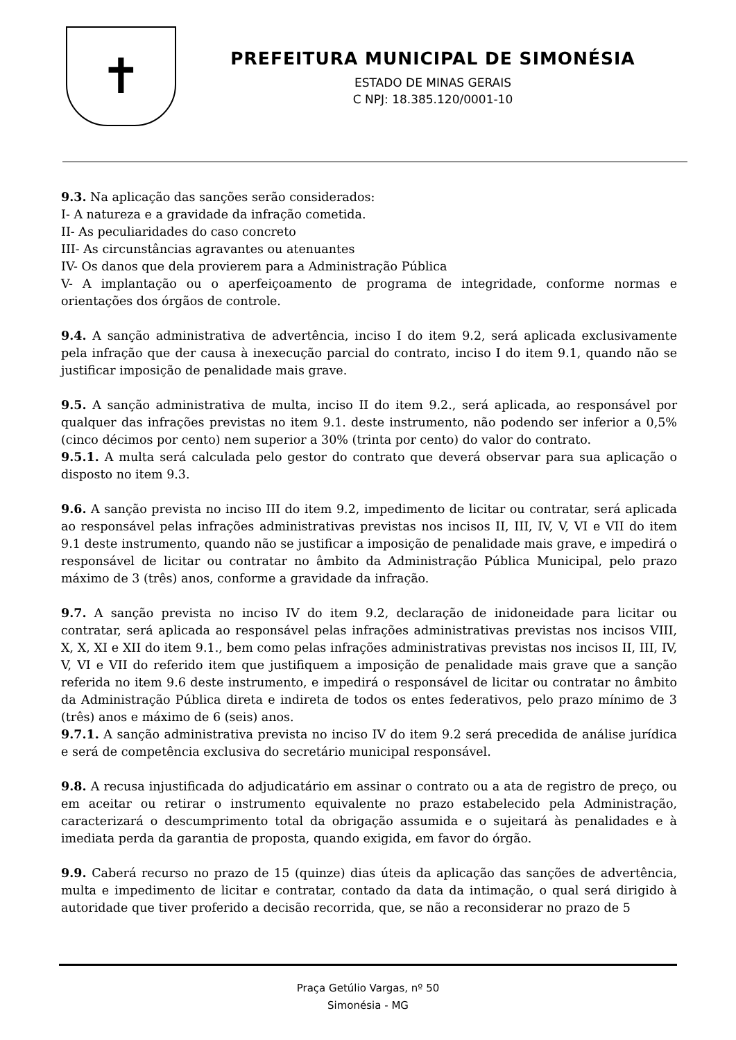✝
PREFEITURA MUNICIPAL DE SIMONÉSIA
ESTADO DE MINAS GERAIS
C NPJ: 18.385.120/0001-10
9.3. Na aplicação das sanções serão considerados:
I- A natureza e a gravidade da infração cometida.
II- As peculiaridades do caso concreto
III- As circunstâncias agravantes ou atenuantes
IV- Os danos que dela provierem para a Administração Pública
V- A implantação ou o aperfeiçoamento de programa de integridade, conforme normas e orientações dos órgãos de controle.
9.4. A sanção administrativa de advertência, inciso I do item 9.2, será aplicada exclusivamente pela infração que der causa à inexecução parcial do contrato, inciso I do item 9.1, quando não se justificar imposição de penalidade mais grave.
9.5. A sanção administrativa de multa, inciso II do item 9.2., será aplicada, ao responsável por qualquer das infrações previstas no item 9.1. deste instrumento, não podendo ser inferior a 0,5% (cinco décimos por cento) nem superior a 30% (trinta por cento) do valor do contrato.
9.5.1. A multa será calculada pelo gestor do contrato que deverá observar para sua aplicação o disposto no item 9.3.
9.6. A sanção prevista no inciso III do item 9.2, impedimento de licitar ou contratar, será aplicada ao responsável pelas infrações administrativas previstas nos incisos II, III, IV, V, VI e VII do item 9.1 deste instrumento, quando não se justificar a imposição de penalidade mais grave, e impedirá o responsável de licitar ou contratar no âmbito da Administração Pública Municipal, pelo prazo máximo de 3 (três) anos, conforme a gravidade da infração.
9.7. A sanção prevista no inciso IV do item 9.2, declaração de inidoneidade para licitar ou contratar, será aplicada ao responsável pelas infrações administrativas previstas nos incisos VIII, X, X, XI e XII do item 9.1., bem como pelas infrações administrativas previstas nos incisos II, III, IV, V, VI e VII do referido item que justifiquem a imposição de penalidade mais grave que a sanção referida no item 9.6 deste instrumento, e impedirá o responsável de licitar ou contratar no âmbito da Administração Pública direta e indireta de todos os entes federativos, pelo prazo mínimo de 3 (três) anos e máximo de 6 (seis) anos.
9.7.1. A sanção administrativa prevista no inciso IV do item 9.2 será precedida de análise jurídica e será de competência exclusiva do secretário municipal responsável.
9.8. A recusa injustificada do adjudicatário em assinar o contrato ou a ata de registro de preço, ou em aceitar ou retirar o instrumento equivalente no prazo estabelecido pela Administração, caracterizará o descumprimento total da obrigação assumida e o sujeitará às penalidades e à imediata perda da garantia de proposta, quando exigida, em favor do órgão.
9.9. Caberá recurso no prazo de 15 (quinze) dias úteis da aplicação das sanções de advertência, multa e impedimento de licitar e contratar, contado da data da intimação, o qual será dirigido à autoridade que tiver proferido a decisão recorrida, que, se não a reconsiderar no prazo de 5
Praça Getúlio Vargas, nº 50
Simonésia - MG